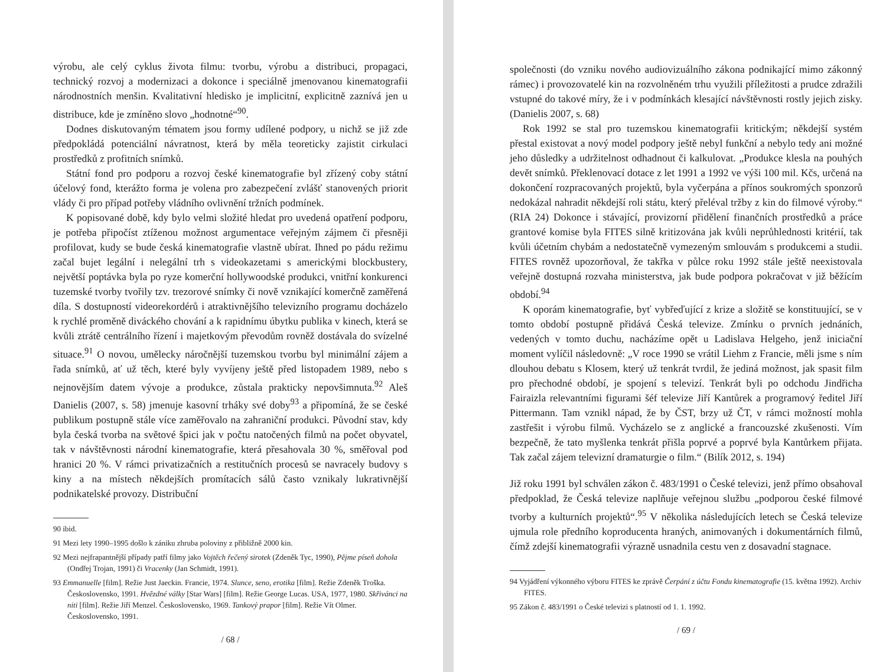výrobu, ale celý cyklus života filmu: tvorbu, výrobu a distribuci, propagaci, technický rozvoj a modernizaci a dokonce i speciálně jmenovanou kinematografii národnostních menšin. Kvalitativní hledisko je implicitní, explicitně zaznívá jen u distribuce, kde je zmíněno slovo „hodnotné“<sup>90</sup>.
Dodnes diskutovaným tématem jsou formy udílené podpory, u nichž se již zde předpokládá potenciální návratnost, která by měla teoreticky zajistit cirkulaci prostředků z profitních snímků.
Státní fond pro podporu a rozvoj české kinematografie byl zřízený coby státní účelový fond, kterážto forma je volena pro zabezpečení zvlášť stanovených priorit vlády či pro případ potřeby vládního ovlivnění tržních podmínek.
K popisované době, kdy bylo velmi složité hledat pro uvedená opatření podporu, je potřeba připočíst ztíženou možnost argumentace veřejným zájmem či přesněji profilovat, kudy se bude česká kinematografie vlastně ubírat. Ihned po pádu režimu začal bujet legální i nelegální trh s videokazetami s americkými blockbustery, největší poptávka byla po ryze komerční hollywoodské produkci, vnitřní konkurenci tuzemské tvorby tvořily tzv. trezorové snímky či nově vznikající komerčně zaměřená díla. S dostupností videorekordérů i atraktivnějšího televizního programu docházelo k rychlé proměně diváckého chování a k rapidnímu úbytku publika v kinech, která se kvůli ztrátě centrálního řízení i majetkovým převodům rovněž dostávala do svízelné situace.<sup>91</sup> O novou, umělecky náročnější tuzemskou tvorbu byl minimální zájem a řada snímků, ať už těch, které byly vyvíjeny ještě před listopadem 1989, nebo s nejnovějším datem vývoje a produkce, zůstala prakticky nepovšimnuta.<sup>92</sup> Aleš Danielis (2007, s. 58) jmenuje kasovní trháky své doby<sup>93</sup> a připomíná, že se české publikum postupně stále více zaměřovalo na zahraniční produkci. Původní stav, kdy byla česká tvorba na světové špici jak v počtu natočených filmů na počet obyvatel, tak v návštěvnosti národní kinematografie, která přesahovala 30 %, směřoval pod hranici 20 %. V rámci privatizačních a restitučních procesů se navracely budovy s kiny a na místech někdejších promítacích sálů často vznikaly lukrativnější podnikatelské provozy. Distribuční
90 ibid.
91 Mezi lety 1990–1995 došlo k zániku zhruba poloviny z přibližně 2000 kin.
92 Mezi nejfrapantnější případy patří filmy jako Vojtěch řečený sirotek (Zdeněk Tyc, 1990), Pějme píseň dohola (Ondřej Trojan, 1991) či Vracenky (Jan Schmidt, 1991).
93 Emmanuelle [film]. Režie Just Jaeckin. Francie, 1974. Slunce, seno, erotika [film]. Režie Zdeněk Troška. Československo, 1991. Hvězdné války [Star Wars] [film]. Režie George Lucas. USA, 1977, 1980. Skřivánci na niti [film]. Režie Jiří Menzel. Československo, 1969. Tankový prapor [film]. Režie Vít Olmer. Československo, 1991.
/ 68 /
společnosti (do vzniku nového audiovizuálního zákona podnikající mimo zákonný rámec) i provozovatelé kin na rozvolněném trhu využili příležitosti a prudce zdražili vstupné do takové míry, že i v podmínkách klesající návštěvnosti rostly jejich zisky. (Danielis 2007, s. 68)
Rok 1992 se stal pro tuzemskou kinematografii kritickým; někdejší systém přestal existovat a nový model podpory ještě nebyl funkční a nebylo tedy ani možné jeho důsledky a udržitelnost odhadnout či kalkulovat. „Produkce klesla na pouhých devět snímků. Překlenovací dotace z let 1991 a 1992 ve výši 100 mil. Kčs, určená na dokončení rozpracovaných projektů, byla vyčerpána a přínos soukromých sponzorů nedokázal nahradit někdejší roli státu, který přeléval tržby z kin do filmové výroby.“ (RIA 24) Dokonce i stávající, provizorní přidělení finančních prostředků a práce grantové komise byla FITES silně kritizována jak kvůli neprůhlednosti kritérií, tak kvůli účetním chybám a nedostatečně vymezeným smlouvám s produkcemi a studii. FITES rovněž upozorňoval, že takřka v půlce roku 1992 stále ještě neexistovala veřejně dostupná rozvaha ministerstva, jak bude podpora pokračovat v již běžícím období.<sup>94</sup>
K oporám kinematografie, byť vybřeďující z krize a složitě se konstituující, se v tomto období postupně přidává Česká televize. Zmínku o prvních jednáních, vedených v tomto duchu, nacházíme opět u Ladislava Helgeho, jenž iniciační moment vylíčil následovně: „V roce 1990 se vrátil Liehm z Francie, měli jsme s ním dlouhou debatu s Klosem, který už tenkrát tvrdil, že jediná možnost, jak spasit film pro přechodné období, je spojení s televizí. Tenkrát byli po odchodu Jindřicha Fairaizla relevantními figurami šéf televize Jiří Kantůrek a programový ředitel Jiří Pittermann. Tam vznikl nápad, že by ČST, brzy už ČT, v rámci možností mohla zastřešit i výrobu filmů. Vycházelo se z anglické a francouzské zkušenosti. Vím bezpečně, že tato myšlenka tenkrát přišla poprvé a poprvé byla Kantůrkem přijata. Tak začal zájem televizní dramaturgie o film.“ (Bilík 2012, s. 194)
Již roku 1991 byl schválen zákon č. 483/1991 o České televizi, jenž přímo obsahoval předpoklad, že Česká televize naplňuje veřejnou službu „podporou české filmové tvorby a kulturních projektů“.<sup>95</sup> V několika následujících letech se Česká televize ujmula role předního koproducenta hraných, animovaných i dokumentárních filmů, čímž zdejší kinematografii výrazně usnadnila cestu ven z dosavadní stagnace.
94 Vyjádření výkonného výboru FITES ke zprávě Čerpání z účtu Fondu kinematografie (15. května 1992). Archiv FITES.
95 Zákon č. 483/1991 o České televizi s platností od 1. 1. 1992.
/ 69 /